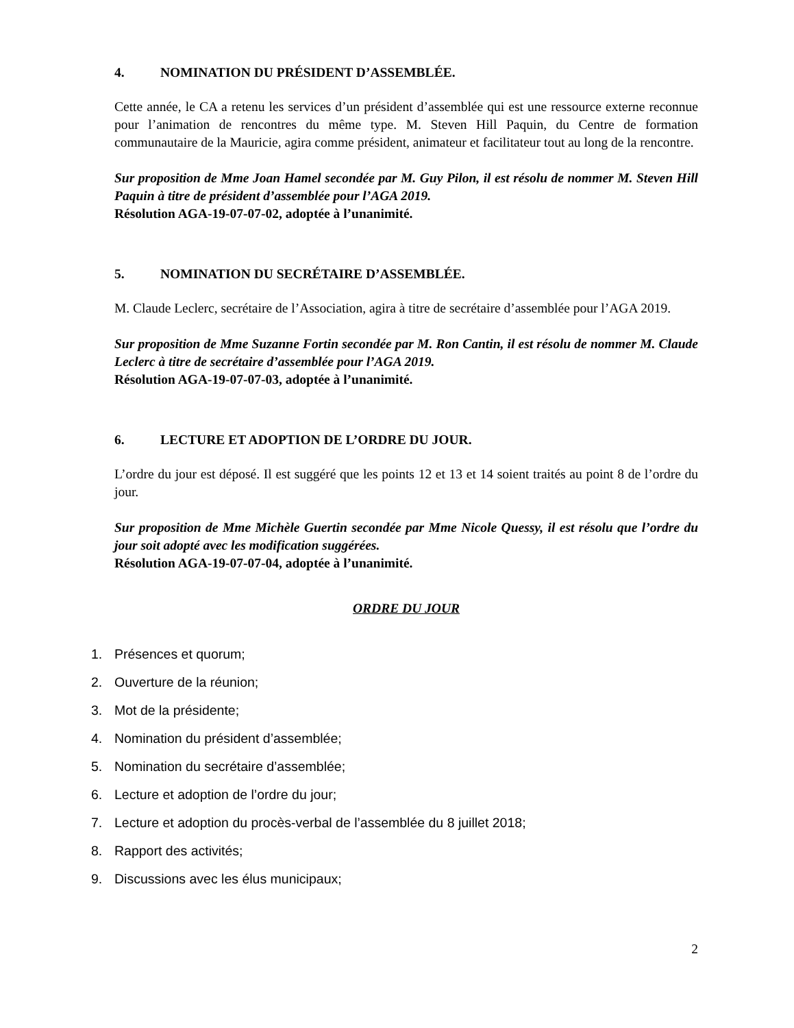4. NOMINATION DU PRÉSIDENT D’ASSEMBLÉE.
Cette année, le CA a retenu les services d’un président d’assemblée qui est une ressource externe reconnue pour l’animation de rencontres du même type. M. Steven Hill Paquin, du Centre de formation communautaire de la Mauricie, agira comme président, animateur et facilitateur tout au long de la rencontre.
Sur proposition de Mme Joan Hamel secondée par M. Guy Pilon, il est résolu de nommer M. Steven Hill Paquin à titre de président d’assemblée pour l’AGA 2019.
Résolution AGA-19-07-07-02, adoptée à l’unanimité.
5. NOMINATION DU SECRÉTAIRE D’ASSEMBLÉE.
M. Claude Leclerc, secrétaire de l’Association, agira à titre de secrétaire d’assemblée pour l’AGA 2019.
Sur proposition de Mme Suzanne Fortin secondée par M. Ron Cantin, il est résolu de nommer M. Claude Leclerc à titre de secrétaire d’assemblée pour l’AGA 2019.
Résolution AGA-19-07-07-03, adoptée à l’unanimité.
6. LECTURE ET ADOPTION DE L’ORDRE DU JOUR.
L’ordre du jour est déposé. Il est suggéré que les points 12 et 13 et 14 soient traités au point 8 de l’ordre du jour.
Sur proposition de Mme Michèle Guertin secondée par Mme Nicole Quessy, il est résolu que l’ordre du jour soit adopté avec les modification suggérées.
Résolution AGA-19-07-07-04, adoptée à l’unanimité.
ORDRE DU JOUR
1. Présences et quorum;
2. Ouverture de la réunion;
3. Mot de la présidente;
4. Nomination du président d’assemblée;
5. Nomination du secrétaire d’assemblée;
6. Lecture et adoption de l’ordre du jour;
7. Lecture et adoption du procès-verbal de l’assemblée du 8 juillet 2018;
8. Rapport des activités;
9. Discussions avec les élus municipaux;
2